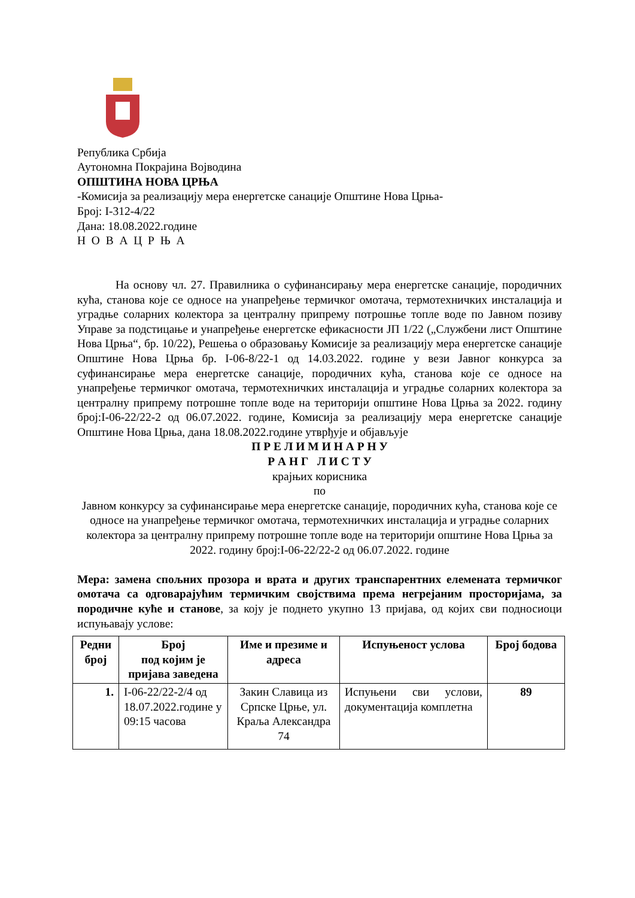Република Србија
Аутономна Покрајина Војводина
ОПШТИНА НОВА ЦРЊА
-Комисија за реализацију мера енергетске санације Општине Нова Црња-
Број: I-312-4/22
Дана: 18.08.2022.године
Н О В А Ц Р Њ А
На основу чл. 27. Правилника о суфинансирању мера енергетске санације, породичних кућа, станова које се односе на унапређење термичког омотача, термотехничких инсталација и уградње соларних колектора за централну припрему потрошње топле воде по Јавном позиву Управе за подстицање и унапређење енергетске ефикасности ЈП 1/22 („Службени лист Општине Нова Црња“, бр. 10/22), Решења о образовању Комисије за реализацију мера енергетске санације Општине Нова Црња бр. I-06-8/22-1 од 14.03.2022. године у вези Јавног конкурса за суфинансирање мера енергетске санације, породичних кућа, станова које се односе на унапређење термичког омотача, термотехничких инсталација и уградње соларних колектора за централну припрему потрошне топле воде на територији општине Нова Црња за 2022. годину број:I-06-22/22-2 од 06.07.2022. године, Комисија за реализацију мера енергетске санације Општине Нова Црња, дана 18.08.2022.године утврђује и објављује
П Р Е Л И М И Н А Р Н У
Р А Н Г Л И С Т У
крајњих корисника
по
Јавном конкурсу за суфинансирање мера енергетске санације, породичних кућа, станова које се односе на унапређење термичког омотача, термотехничких инсталација и уградње соларних колектора за централну припрему потрошне топле воде на територији општине Нова Црња за 2022. годину број:I-06-22/22-2 од 06.07.2022. године
Мера: замена спољних прозора и врата и других транспарентних елемената термичког омотача са одговарајућим термичким својствима према негрејаним просторијама, за породичне куће и станове, за коју је поднето укупно 13 пријава, од којих сви подносиоци испуњавају услове:
| Редни број | Број под којим је пријава заведена | Име и презиме и адреса | Испуњеност услова | Број бодова |
| --- | --- | --- | --- | --- |
| 1. | I-06-22/22-2/4 од 18.07.2022.године у 09:15 часова | Закин Славица из Српске Црње, ул. Краља Александра 74 | Испуњени сви услови, документација комплетна | 89 |